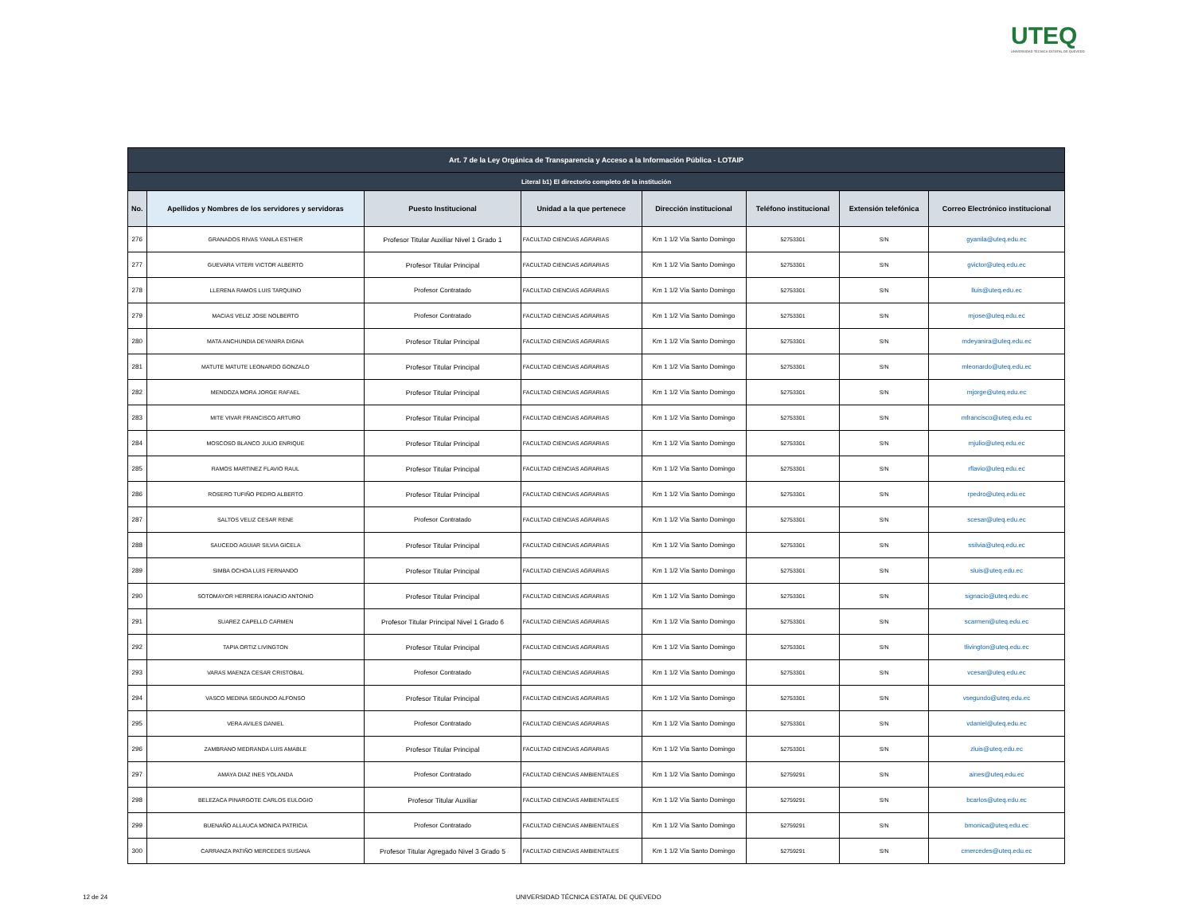UTEQ
UNIVERSIDAD TÉCNICA ESTATAL DE QUEVEDO
| Art. 7 de la Ley Orgánica de Transparencia y Acceso a la Información Pública - LOTAIP | | | | | | | |
| --- | --- | --- | --- | --- | --- | --- | --- |
| Literal b1) El directorio completo de la institución | | | | | | | |
| No. | Apellidos y Nombres de los servidores y servidoras | Puesto Institucional | Unidad a la que pertenece | Dirección institucional | Teléfono institucional | Extensión telefónica | Correo Electrónico institucional |
| 276 | GRANADOS RIVAS YANILA ESTHER | Profesor Titular Auxiliar Nivel 1 Grado 1 | FACULTAD CIENCIAS AGRARIAS | Km 1 1/2 Vía Santo Domingo | 52753301 | S/N | gyanila@uteq.edu.ec |
| 277 | GUEVARA VITERI VICTOR ALBERTO | Profesor Titular Principal | FACULTAD CIENCIAS AGRARIAS | Km 1 1/2 Vía Santo Domingo | 52753301 | S/N | gvictor@uteq.edu.ec |
| 278 | LLERENA RAMOS LUIS TARQUINO | Profesor Contratado | FACULTAD CIENCIAS AGRARIAS | Km 1 1/2 Vía Santo Domingo | 52753301 | S/N | lluis@uteq.edu.ec |
| 279 | MACIAS VELIZ JOSE NOLBERTO | Profesor Contratado | FACULTAD CIENCIAS AGRARIAS | Km 1 1/2 Vía Santo Domingo | 52753301 | S/N | mjose@uteq.edu.ec |
| 280 | MATA ANCHUNDIA DEYANIRA DIGNA | Profesor Titular Principal | FACULTAD CIENCIAS AGRARIAS | Km 1 1/2 Vía Santo Domingo | 52753301 | S/N | mdeyanira@uteq.edu.ec |
| 281 | MATUTE MATUTE LEONARDO GONZALO | Profesor Titular Principal | FACULTAD CIENCIAS AGRARIAS | Km 1 1/2 Vía Santo Domingo | 52753301 | S/N | mleonardo@uteq.edu.ec |
| 282 | MENDOZA MORA JORGE RAFAEL | Profesor Titular Principal | FACULTAD CIENCIAS AGRARIAS | Km 1 1/2 Vía Santo Domingo | 52753301 | S/N | mjorge@uteq.edu.ec |
| 283 | MITE VIVAR FRANCISCO ARTURO | Profesor Titular Principal | FACULTAD CIENCIAS AGRARIAS | Km 1 1/2 Vía Santo Domingo | 52753301 | S/N | mfrancisco@uteq.edu.ec |
| 284 | MOSCOSO BLANCO JULIO ENRIQUE | Profesor Titular Principal | FACULTAD CIENCIAS AGRARIAS | Km 1 1/2 Vía Santo Domingo | 52753301 | S/N | mjulio@uteq.edu.ec |
| 285 | RAMOS MARTINEZ FLAVIO RAUL | Profesor Titular Principal | FACULTAD CIENCIAS AGRARIAS | Km 1 1/2 Vía Santo Domingo | 52753301 | S/N | rflavio@uteq.edu.ec |
| 286 | ROSERO TUFIÑO PEDRO ALBERTO | Profesor Titular Principal | FACULTAD CIENCIAS AGRARIAS | Km 1 1/2 Vía Santo Domingo | 52753301 | S/N | rpedro@uteq.edu.ec |
| 287 | SALTOS VELIZ CESAR RENE | Profesor Contratado | FACULTAD CIENCIAS AGRARIAS | Km 1 1/2 Vía Santo Domingo | 52753301 | S/N | scesar@uteq.edu.ec |
| 288 | SAUCEDO AGUIAR SILVIA GICELA | Profesor Titular Principal | FACULTAD CIENCIAS AGRARIAS | Km 1 1/2 Vía Santo Domingo | 52753301 | S/N | ssilvia@uteq.edu.ec |
| 289 | SIMBA OCHOA LUIS FERNANDO | Profesor Titular Principal | FACULTAD CIENCIAS AGRARIAS | Km 1 1/2 Vía Santo Domingo | 52753301 | S/N | sluis@uteq.edu.ec |
| 290 | SOTOMAYOR HERRERA IGNACIO ANTONIO | Profesor Titular Principal | FACULTAD CIENCIAS AGRARIAS | Km 1 1/2 Vía Santo Domingo | 52753301 | S/N | signacio@uteq.edu.ec |
| 291 | SUAREZ CAPELLO CARMEN | Profesor Titular Principal Nivel 1 Grado 6 | FACULTAD CIENCIAS AGRARIAS | Km 1 1/2 Vía Santo Domingo | 52753301 | S/N | scarmen@uteq.edu.ec |
| 292 | TAPIA ORTIZ LIVINGTON | Profesor Titular Principal | FACULTAD CIENCIAS AGRARIAS | Km 1 1/2 Vía Santo Domingo | 52753301 | S/N | tlivington@uteq.edu.ec |
| 293 | VARAS MAENZA CESAR CRISTOBAL | Profesor Contratado | FACULTAD CIENCIAS AGRARIAS | Km 1 1/2 Vía Santo Domingo | 52753301 | S/N | vcesar@uteq.edu.ec |
| 294 | VASCO MEDINA SEGUNDO ALFONSO | Profesor Titular Principal | FACULTAD CIENCIAS AGRARIAS | Km 1 1/2 Vía Santo Domingo | 52753301 | S/N | vsegundo@uteq.edu.ec |
| 295 | VERA AVILES DANIEL | Profesor Contratado | FACULTAD CIENCIAS AGRARIAS | Km 1 1/2 Vía Santo Domingo | 52753301 | S/N | vdaniel@uteq.edu.ec |
| 296 | ZAMBRANO MEDRANDA LUIS AMABLE | Profesor Titular Principal | FACULTAD CIENCIAS AGRARIAS | Km 1 1/2 Vía Santo Domingo | 52753301 | S/N | zluis@uteq.edu.ec |
| 297 | AMAYA DIAZ INES YOLANDA | Profesor Contratado | FACULTAD CIENCIAS AMBIENTALES | Km 1 1/2 Vía Santo Domingo | 52759291 | S/N | aines@uteq.edu.ec |
| 298 | BELEZACA PINARGOTE CARLOS EULOGIO | Profesor Titular Auxiliar | FACULTAD CIENCIAS AMBIENTALES | Km 1 1/2 Vía Santo Domingo | 52759291 | S/N | bcarlos@uteq.edu.ec |
| 299 | BUENAÑO ALLAUCA MONICA PATRICIA | Profesor Contratado | FACULTAD CIENCIAS AMBIENTALES | Km 1 1/2 Vía Santo Domingo | 52759291 | S/N | bmonica@uteq.edu.ec |
| 300 | CARRANZA PATIÑO MERCEDES SUSANA | Profesor Titular Agregado Nivel 3 Grado 5 | FACULTAD CIENCIAS AMBIENTALES | Km 1 1/2 Vía Santo Domingo | 52759291 | S/N | cmercedes@uteq.edu.ec |
12 de 24
UNIVERSIDAD TÉCNICA ESTATAL DE QUEVEDO